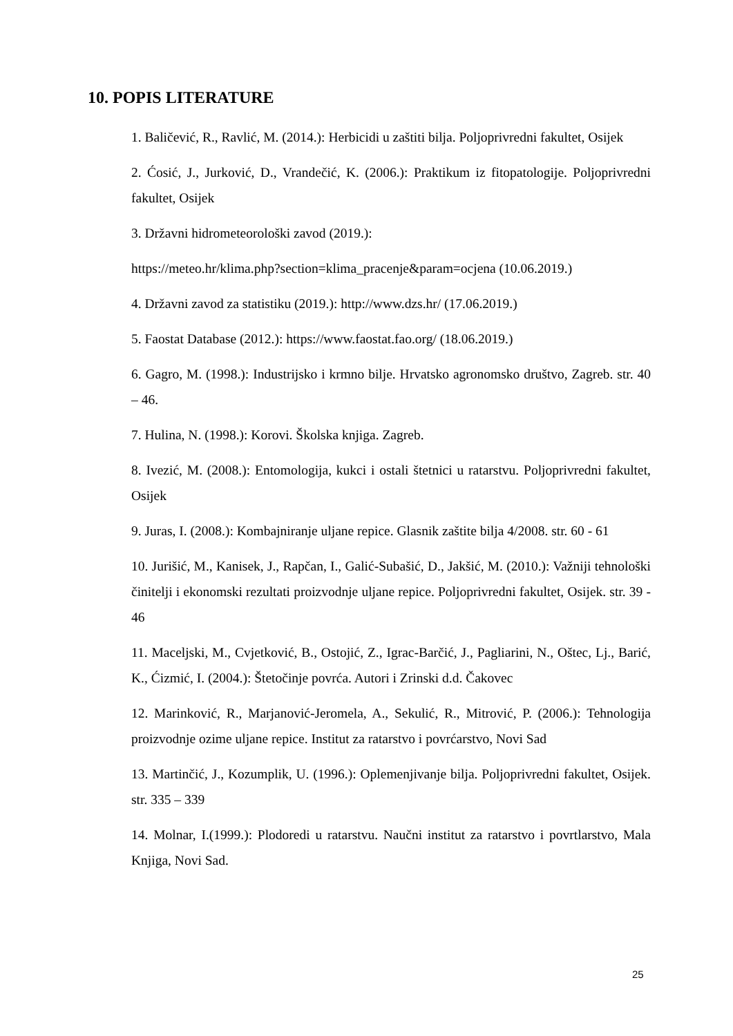10. POPIS LITERATURE
1. Baličević, R., Ravlić, M. (2014.): Herbicidi u zaštiti bilja. Poljoprivredni fakultet, Osijek
2. Ćosić, J., Jurković, D., Vrandečić, K. (2006.): Praktikum iz fitopatologije. Poljoprivredni fakultet, Osijek
3. Državni hidrometeorološki zavod (2019.):
https://meteo.hr/klima.php?section=klima_pracenje&param=ocjena (10.06.2019.)
4. Državni zavod za statistiku (2019.): http://www.dzs.hr/ (17.06.2019.)
5. Faostat Database (2012.): https://www.faostat.fao.org/ (18.06.2019.)
6. Gagro, M. (1998.): Industrijsko i krmno bilje. Hrvatsko agronomsko društvo, Zagreb. str. 40 – 46.
7. Hulina, N. (1998.): Korovi. Školska knjiga. Zagreb.
8. Ivezić, M. (2008.): Entomologija, kukci i ostali štetnici u ratarstvu. Poljoprivredni fakultet, Osijek
9. Juras, I. (2008.): Kombajniranje uljane repice. Glasnik zaštite bilja 4/2008. str. 60 - 61
10. Jurišić, M., Kanisek, J., Rapčan, I., Galić-Subašić, D., Jakšić, M. (2010.): Važniji tehnološki činitelji i ekonomski rezultati proizvodnje uljane repice. Poljoprivredni fakultet, Osijek. str. 39 - 46
11. Maceljski, M., Cvjetković, B., Ostojić, Z., Igrac-Barčić, J., Pagliarini, N., Oštec, Lj., Barić, K., Ćizmić, I. (2004.): Štetočinje povrća. Autori i Zrinski d.d. Čakovec
12. Marinković, R., Marjanović-Jeromela, A., Sekulić, R., Mitrović, P. (2006.): Tehnologija proizvodnje ozime uljane repice. Institut za ratarstvo i povrćarstvo, Novi Sad
13. Martinčić, J., Kozumplik, U. (1996.): Oplemenjivanje bilja. Poljoprivredni fakultet, Osijek. str. 335 – 339
14. Molnar, I.(1999.): Plodoredi u ratarstvu. Naučni institut za ratarstvo i povrtlarstvo, Mala Knjiga, Novi Sad.
25